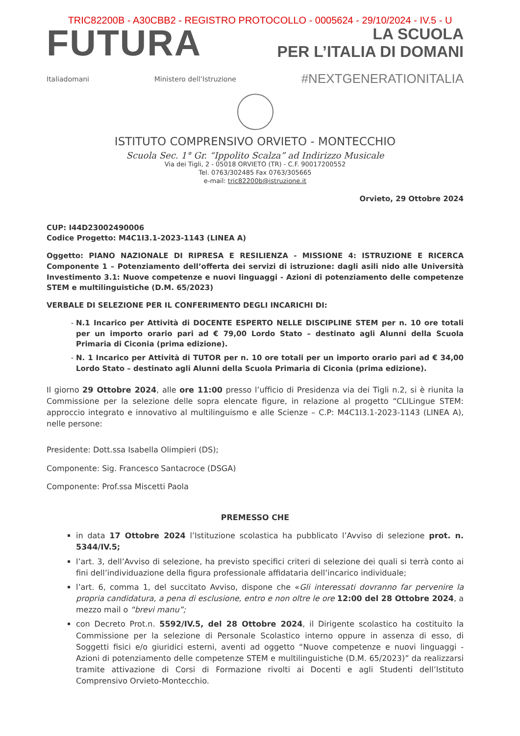TRIC82200B - A30CBB2 - REGISTRO PROTOCOLLO - 0005624 - 29/10/2024 - IV.5 - U
FUTURA
LA SCUOLA
PER L’ITALIA DI DOMANI
Italiadomani Ministero dell’Istruzione #NEXTGENERATIONITALIA
ISTITUTO COMPRENSIVO ORVIETO - MONTECCHIO
Scuola Sec. 1° Gr. “Ippolito Scalza” ad Indirizzo Musicale
Via dei Tigli, 2 - 05018 ORVIETO (TR) - C.F. 90017200552
Tel. 0763/302485 Fax 0763/305665
e-mail: tric82200b@istruzione.it
Orvieto, 29 Ottobre 2024
CUP: I44D23002490006
Codice Progetto: M4C1I3.1-2023-1143 (LINEA A)
Oggetto: PIANO NAZIONALE DI RIPRESA E RESILIENZA - MISSIONE 4: ISTRUZIONE E RICERCA Componente 1 – Potenziamento dell’offerta dei servizi di istruzione: dagli asili nido alle Università Investimento 3.1: Nuove competenze e nuovi linguaggi - Azioni di potenziamento delle competenze STEM e multilinguistiche (D.M. 65/2023)
VERBALE DI SELEZIONE PER IL CONFERIMENTO DEGLI INCARICHI DI:
N.1 Incarico per Attività di DOCENTE ESPERTO NELLE DISCIPLINE STEM per n. 10 ore totali per un importo orario pari ad € 79,00 Lordo Stato – destinato agli Alunni della Scuola Primaria di Ciconia (prima edizione).
N. 1 Incarico per Attività di TUTOR per n. 10 ore totali per un importo orario pari ad € 34,00 Lordo Stato – destinato agli Alunni della Scuola Primaria di Ciconia (prima edizione).
Il giorno 29 Ottobre 2024, alle ore 11:00 presso l’ufficio di Presidenza via dei Tigli n.2, si è riunita la Commissione per la selezione delle sopra elencate figure, in relazione al progetto “CLILingue STEM: approccio integrato e innovativo al multilinguismo e alle Scienze – C.P: M4C1I3.1-2023-1143 (LINEA A), nelle persone:
Presidente: Dott.ssa Isabella Olimpieri (DS);
Componente: Sig. Francesco Santacroce (DSGA)
Componente: Prof.ssa Miscetti Paola
PREMESSO CHE
in data 17 Ottobre 2024 l’Istituzione scolastica ha pubblicato l’Avviso di selezione prot. n. 5344/IV.5;
l’art. 3, dell’Avviso di selezione, ha previsto specifici criteri di selezione dei quali si terrà conto ai fini dell’individuazione della figura professionale affidataria dell’incarico individuale;
l’art. 6, comma 1, del succitato Avviso, dispone che «Gli interessati dovranno far pervenire la propria candidatura, a pena di esclusione, entro e non oltre le ore 12:00 del 28 Ottobre 2024, a mezzo mail o “brevi manu”;
con Decreto Prot.n. 5592/IV.5, del 28 Ottobre 2024, il Dirigente scolastico ha costituito la Commissione per la selezione di Personale Scolastico interno oppure in assenza di esso, di Soggetti fisici e/o giuridici esterni, aventi ad oggetto “Nuove competenze e nuovi linguaggi - Azioni di potenziamento delle competenze STEM e multilinguistiche (D.M. 65/2023)” da realizzarsi tramite attivazione di Corsi di Formazione rivolti ai Docenti e agli Studenti dell’Istituto Comprensivo Orvieto-Montecchio.